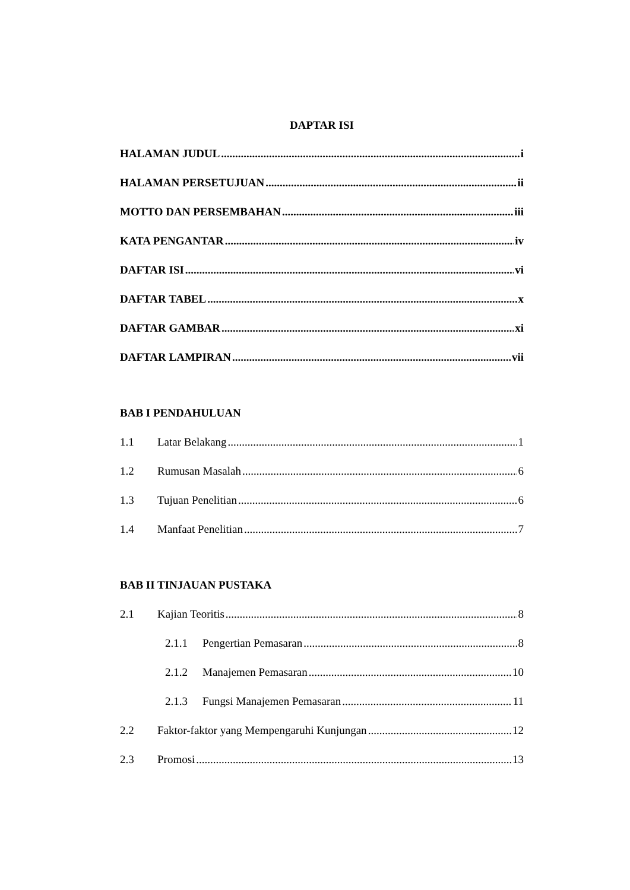DAPTAR ISI
HALAMAN JUDUL i
HALAMAN PERSETUJUAN ii
MOTTO DAN PERSEMBAHAN iii
KATA PENGANTAR iv
DAFTAR ISI vi
DAFTAR TABEL x
DAFTAR GAMBAR xi
DAFTAR LAMPIRAN vii
BAB I PENDAHULUAN
1.1 Latar Belakang 1
1.2 Rumusan Masalah 6
1.3 Tujuan Penelitian 6
1.4 Manfaat Penelitian 7
BAB II TINJAUAN PUSTAKA
2.1 Kajian Teoritis 8
2.1.1 Pengertian Pemasaran 8
2.1.2 Manajemen Pemasaran 10
2.1.3 Fungsi Manajemen Pemasaran 11
2.2 Faktor-faktor yang Mempengaruhi Kunjungan 12
2.3 Promosi 13